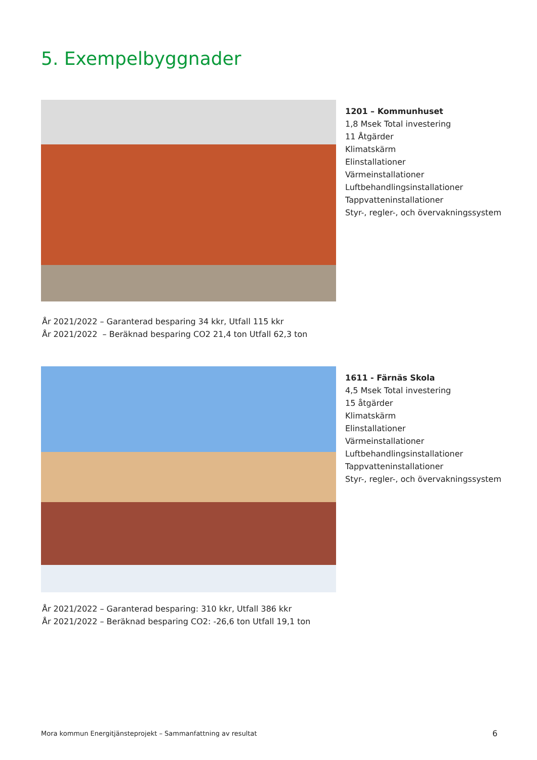5. Exempelbyggnader
1201 – Kommunhuset
1,8 Msek Total investering
11 Åtgärder
Klimatskärm
Elinstallationer
Värmeinstallationer
Luftbehandlingsinstallationer
Tappvatteninstallationer
Styr-, regler-, och övervakningssystem
År 2021/2022 – Garanterad besparing 34 kkr, Utfall 115 kkr
År 2021/2022 – Beräknad besparing CO2 21,4 ton Utfall 62,3 ton
1611 - Färnäs Skola
4,5 Msek Total investering
15 åtgärder
Klimatskärm
Elinstallationer
Värmeinstallationer
Luftbehandlingsinstallationer
Tappvatteninstallationer
Styr-, regler-, och övervakningssystem
År 2021/2022 – Garanterad besparing: 310 kkr, Utfall 386 kkr
År 2021/2022 – Beräknad besparing CO2: -26,6 ton Utfall 19,1 ton
Mora kommun Energitjänsteprojekt – Sammanfattning av resultat
6